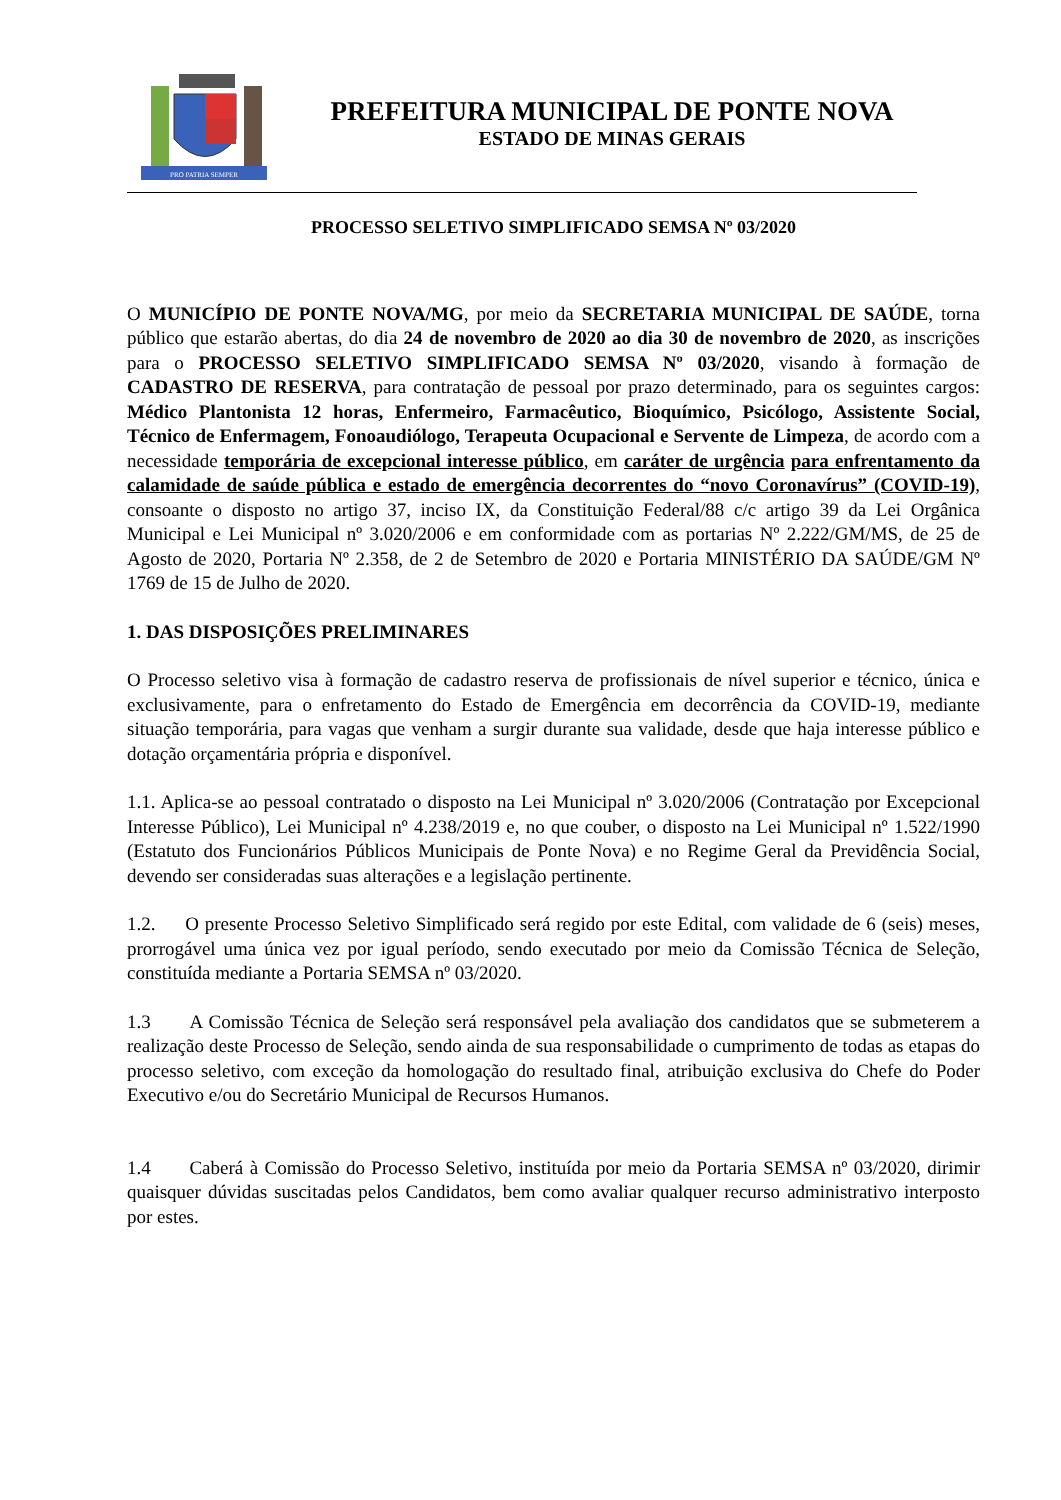PRO PATRIA SEMPER
PREFEITURA MUNICIPAL DE PONTE NOVA
ESTADO DE MINAS GERAIS
PROCESSO SELETIVO SIMPLIFICADO SEMSA Nº 03/2020
O MUNICÍPIO DE PONTE NOVA/MG, por meio da SECRETARIA MUNICIPAL DE SAÚDE, torna público que estarão abertas, do dia 24 de novembro de 2020 ao dia 30 de novembro de 2020, as inscrições para o PROCESSO SELETIVO SIMPLIFICADO SEMSA Nº 03/2020, visando à formação de CADASTRO DE RESERVA, para contratação de pessoal por prazo determinado, para os seguintes cargos: Médico Plantonista 12 horas, Enfermeiro, Farmacêutico, Bioquímico, Psicólogo, Assistente Social, Técnico de Enfermagem, Fonoaudiólogo, Terapeuta Ocupacional e Servente de Limpeza, de acordo com a necessidade temporária de excepcional interesse público, em caráter de urgência para enfrentamento da calamidade de saúde pública e estado de emergência decorrentes do “novo Coronavírus” (COVID-19), consoante o disposto no artigo 37, inciso IX, da Constituição Federal/88 c/c artigo 39 da Lei Orgânica Municipal e Lei Municipal nº 3.020/2006 e em conformidade com as portarias Nº 2.222/GM/MS, de 25 de Agosto de 2020, Portaria Nº 2.358, de 2 de Setembro de 2020 e Portaria MINISTÉRIO DA SAÚDE/GM Nº 1769 de 15 de Julho de 2020.
1. DAS DISPOSIÇÕES PRELIMINARES
O Processo seletivo visa à formação de cadastro reserva de profissionais de nível superior e técnico, única e exclusivamente, para o enfretamento do Estado de Emergência em decorrência da COVID-19, mediante situação temporária, para vagas que venham a surgir durante sua validade, desde que haja interesse público e dotação orçamentária própria e disponível.
1.1. Aplica-se ao pessoal contratado o disposto na Lei Municipal nº 3.020/2006 (Contratação por Excepcional Interesse Público), Lei Municipal nº 4.238/2019 e, no que couber, o disposto na Lei Municipal nº 1.522/1990 (Estatuto dos Funcionários Públicos Municipais de Ponte Nova) e no Regime Geral da Previdência Social, devendo ser consideradas suas alterações e a legislação pertinente.
1.2. O presente Processo Seletivo Simplificado será regido por este Edital, com validade de 6 (seis) meses, prorrogável uma única vez por igual período, sendo executado por meio da Comissão Técnica de Seleção, constituída mediante a Portaria SEMSA nº 03/2020.
1.3 A Comissão Técnica de Seleção será responsável pela avaliação dos candidatos que se submeterem a realização deste Processo de Seleção, sendo ainda de sua responsabilidade o cumprimento de todas as etapas do processo seletivo, com exceção da homologação do resultado final, atribuição exclusiva do Chefe do Poder Executivo e/ou do Secretário Municipal de Recursos Humanos.
1.4 Caberá à Comissão do Processo Seletivo, instituída por meio da Portaria SEMSA nº 03/2020, dirimir quaisquer dúvidas suscitadas pelos Candidatos, bem como avaliar qualquer recurso administrativo interposto por estes.